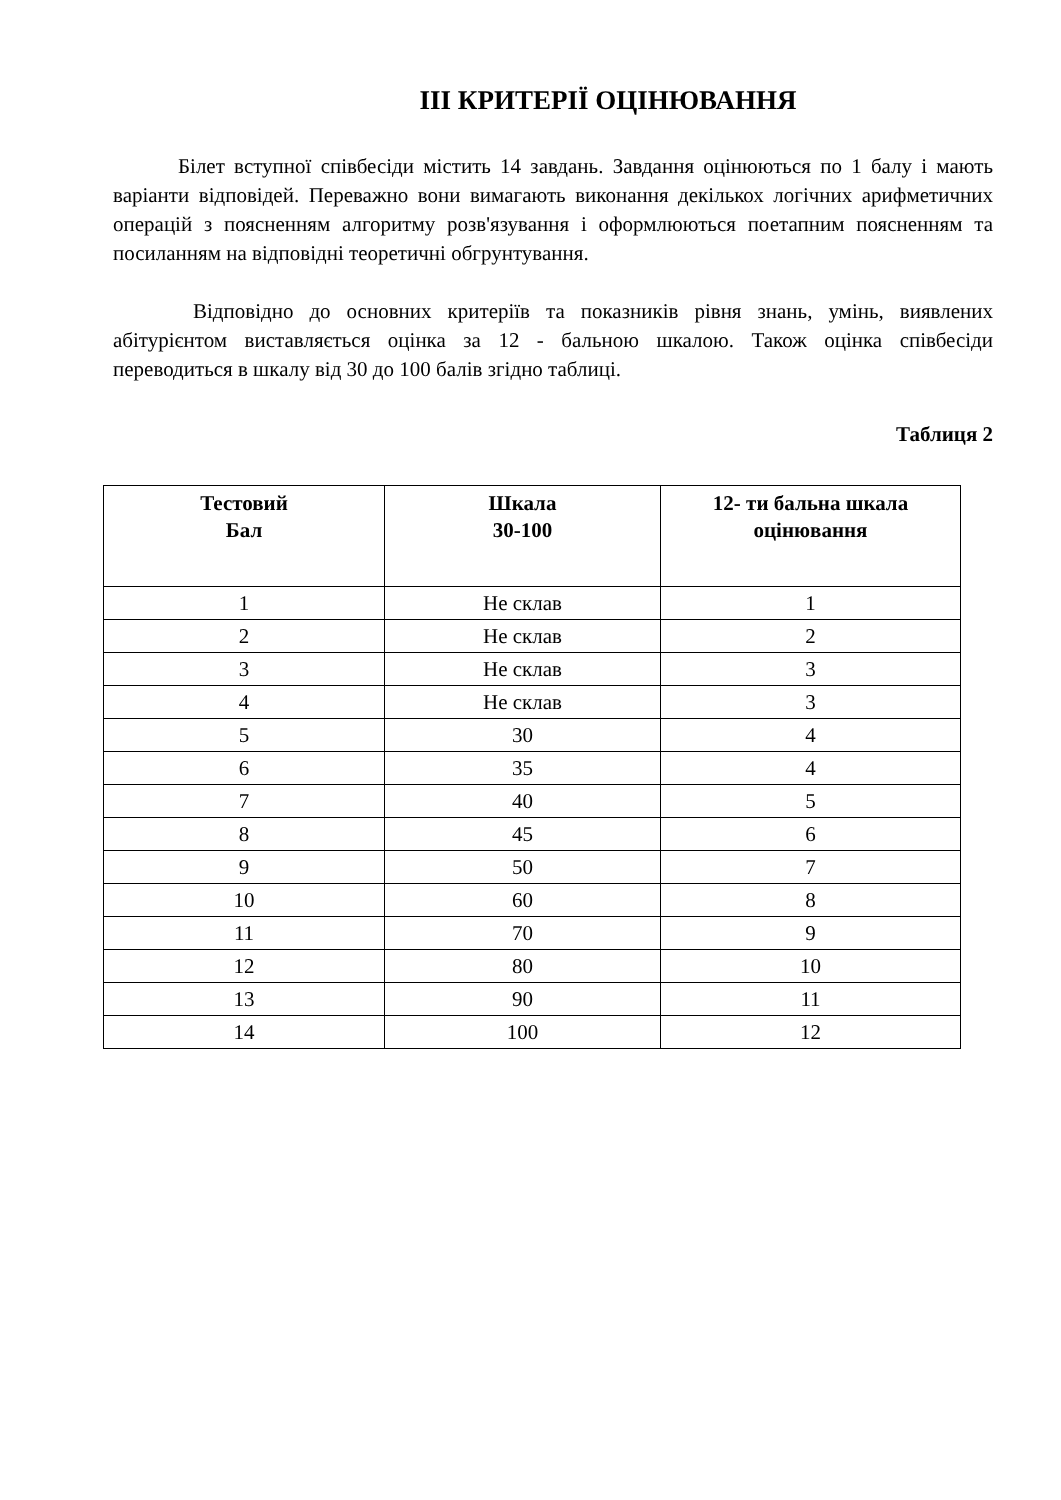ІІІ КРИТЕРІЇ ОЦІНЮВАННЯ
Білет вступної співбесіди містить 14 завдань. Завдання оцінюються по 1 балу і мають варіанти відповідей. Переважно вони вимагають виконання декількох логічних арифметичних операцій з поясненням алгоритму розв'язування і оформлюються поетапним поясненням та посиланням на відповідні теоретичні обгрунтування.
Відповідно до основних критеріїв та показників рівня знань, умінь, виявлених абітурієнтом виставляється оцінка за 12 - бальною шкалою. Також оцінка співбесіди переводиться в шкалу від 30 до 100 балів згідно таблиці.
Таблиця 2
| Тестовий Бал | Шкала 30-100 | 12- ти бальна шкала оцінювання |
| --- | --- | --- |
| 1 | Не склав | 1 |
| 2 | Не склав | 2 |
| 3 | Не склав | 3 |
| 4 | Не склав | 3 |
| 5 | 30 | 4 |
| 6 | 35 | 4 |
| 7 | 40 | 5 |
| 8 | 45 | 6 |
| 9 | 50 | 7 |
| 10 | 60 | 8 |
| 11 | 70 | 9 |
| 12 | 80 | 10 |
| 13 | 90 | 11 |
| 14 | 100 | 12 |